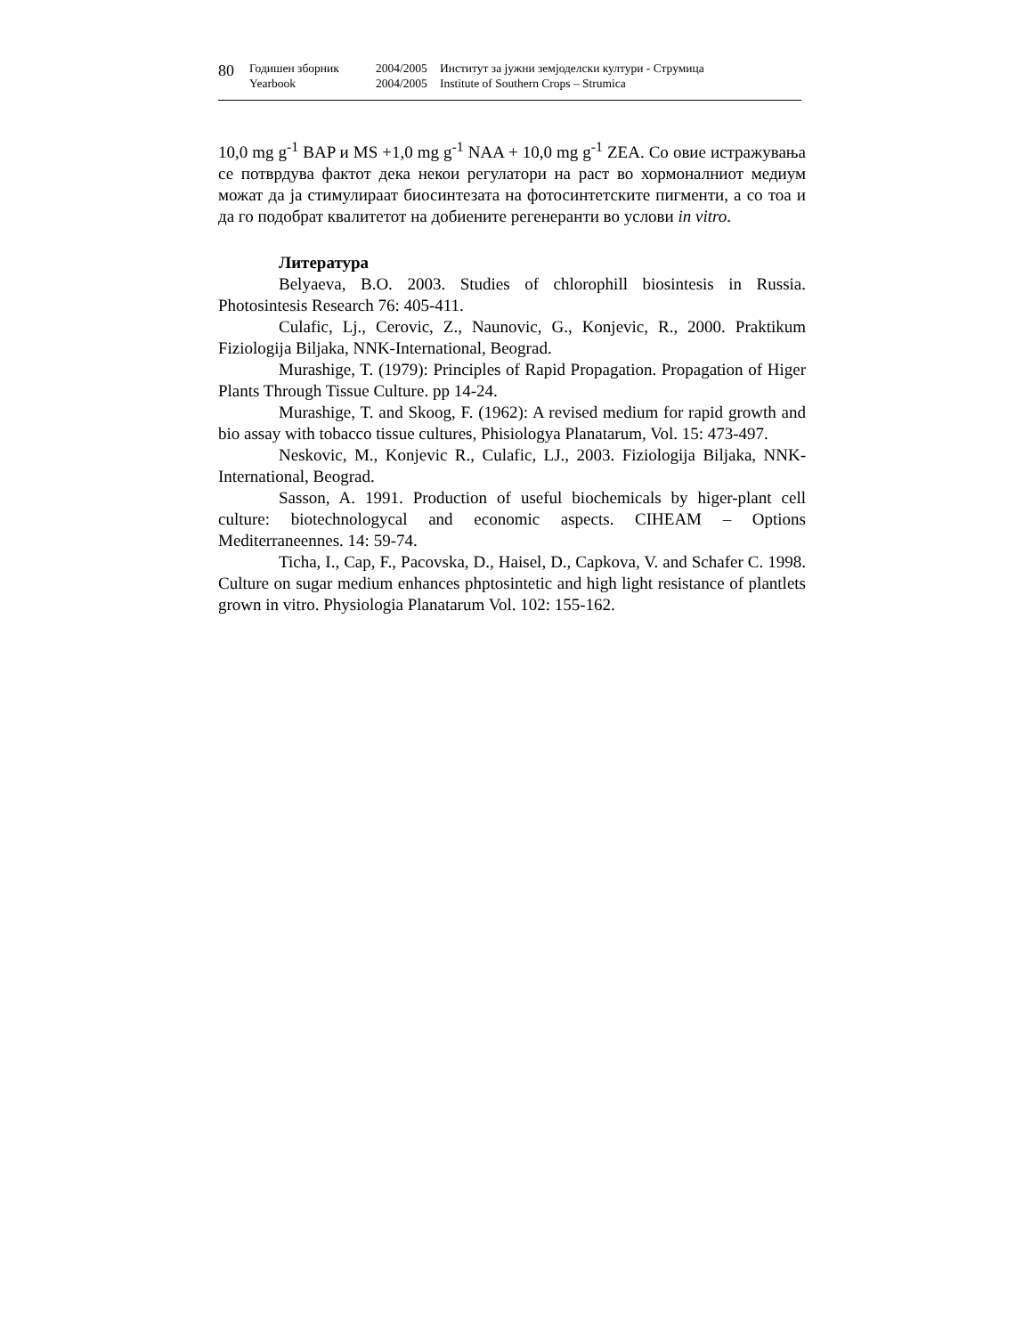80
Годишен зборник
Yearbook
2004/2005
2004/2005
Институт за јужни земјоделски култури - Струмица
Institute of Southern Crops – Strumica
10,0 mg g<sup>-1</sup> BAP и MS +1,0 mg g<sup>-1</sup> NAA + 10,0 mg g<sup>-1</sup> ZEA. Со овие истражувања се потврдува фактот дека некои регулатори на раст во хормоналниот медиум можат да ја стимулираат биосинтезата на фотосинтетските пигменти, а со тоа и да го подобрат квалитетот на добиените регенеранти во услови in vitro.
Литература
Belyaeva, B.O. 2003. Studies of chlorophill biosintesis in Russia. Photosintesis Research 76: 405-411.
Culafic, Lj., Cerovic, Z., Naunovic, G., Konjevic, R., 2000. Praktikum Fiziologija Biljaka, NNK-International, Beograd.
Murashige, T. (1979): Principles of Rapid Propagation. Propagation of Higer Plants Through Tissue Culture. pp 14-24.
Murashige, T. and Skoog, F. (1962): A revised medium for rapid growth and bio assay with tobacco tissue cultures, Phisiologya Planatarum, Vol. 15: 473-497.
Neskovic, M., Konjevic R., Culafic, LJ., 2003. Fiziologija Biljaka, NNK-International, Beograd.
Sasson, A. 1991. Production of useful biochemicals by higer-plant cell culture: biotechnologycal and economic aspects. CIHEAM – Options Mediterraneennes. 14: 59-74.
Ticha, I., Cap, F., Pacovska, D., Haisel, D., Capkova, V. and Schafer C. 1998. Culture on sugar medium enhances phptosintetic and high light resistance of plantlets grown in vitro. Physiologia Planatarum Vol. 102: 155-162.